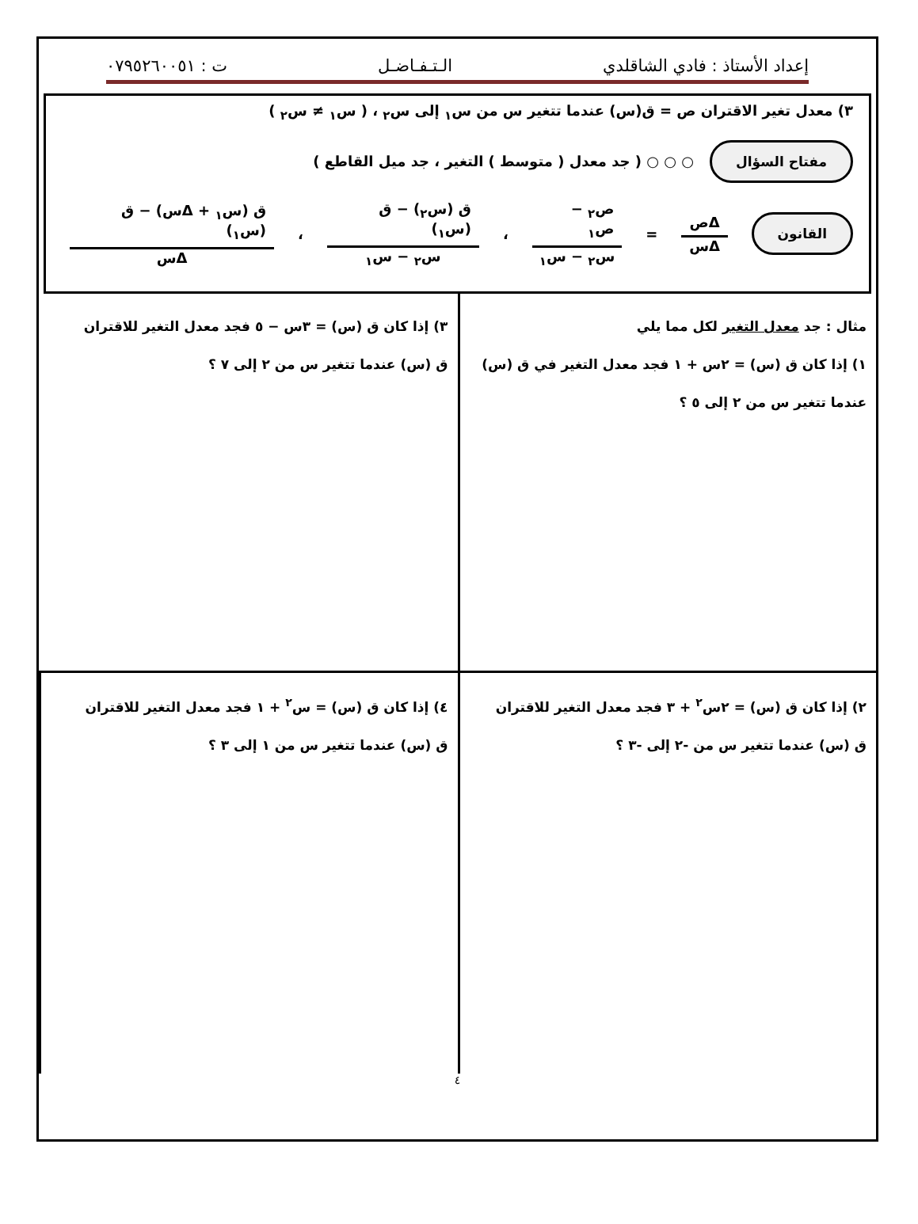إعداد الأستاذ : فادي الشاقلدي الـتـفـاضـل ت : ٠٧٩٥٢٦٠٠٥١
٣) معدل تغير الاقتران ص = ق(س) عندما تتغير س من س<sub>١</sub> إلى س<sub>٢</sub> ، ( س<sub>١</sub> ≠ س<sub>٢</sub> )
مفتاح السؤال ○ ○ ○ ( جد معدل ( متوسط ) التغير ، جد ميل القاطع )
القانون Δص Δس = ص<sub>٢</sub> − ص<sub>١</sub> س<sub>٢</sub> − س<sub>١</sub> ، ق (س<sub>٢</sub>) − ق (س<sub>١</sub>) س<sub>٢</sub> − س<sub>١</sub> ، ق (س<sub>١</sub> + Δس) − ق (س<sub>١</sub>) Δس
مثال : جد معدل التغير لكل مما يلي
١) إذا كان ق (س) = ٢س + ١ فجد معدل التغير في ق (س)
عندما تتغير س من ٢ إلى ٥ ؟
٣) إذا كان ق (س) = ٣س − ٥ فجد معدل التغير للاقتران
ق (س) عندما تتغير س من ٢ إلى ٧ ؟
٢) إذا كان ق (س) = ٢س<sup>٢</sup> + ٣ فجد معدل التغير للاقتران
ق (س) عندما تتغير س من -٢ إلى -٣ ؟
٤) إذا كان ق (س) = س<sup>٢</sup> + ١ فجد معدل التغير للاقتران
ق (س) عندما تتغير س من ١ إلى ٣ ؟
٤